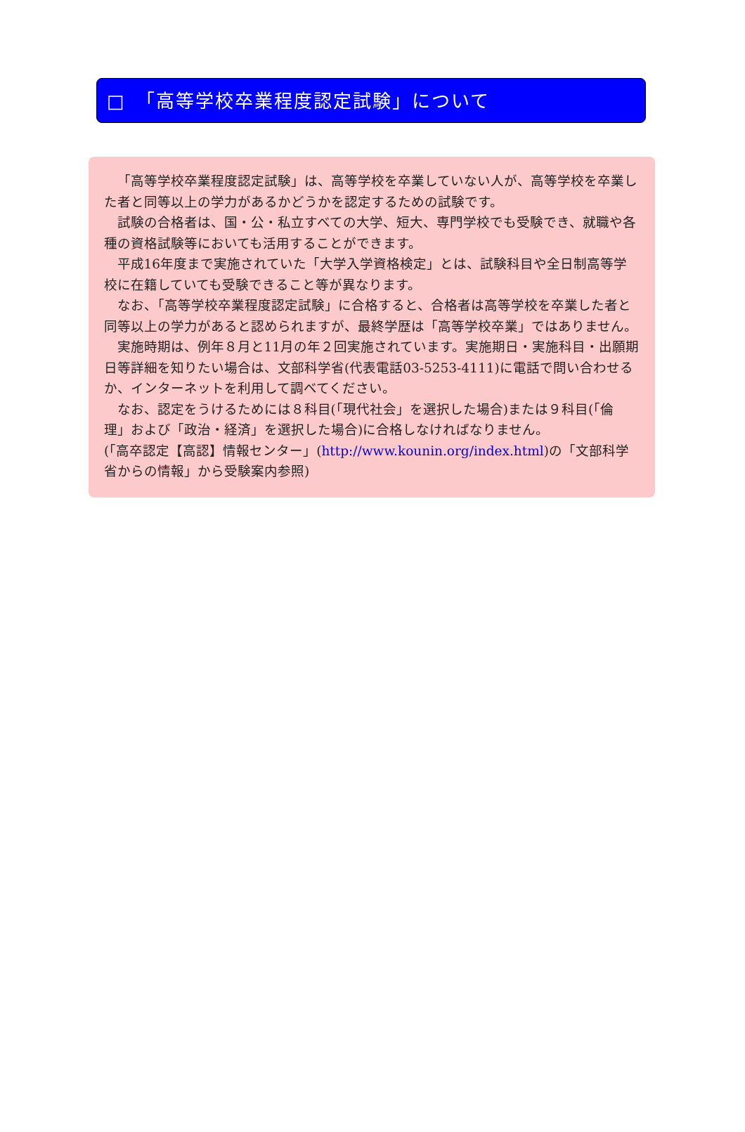□　「高等学校卒業程度認定試験」について
「高等学校卒業程度認定試験」は、高等学校を卒業していない人が、高等学校を卒業した者と同等以上の学力があるかどうかを認定するための試験です。
試験の合格者は、国・公・私立すべての大学、短大、専門学校でも受験でき、就職や各種の資格試験等においても活用することができます。
平成16年度まで実施されていた「大学入学資格検定」とは、試験科目や全日制高等学校に在籍していても受験できること等が異なります。
なお、「高等学校卒業程度認定試験」に合格すると、合格者は高等学校を卒業した者と同等以上の学力があると認められますが、最終学歴は「高等学校卒業」ではありません。
実施時期は、例年８月と11月の年２回実施されています。実施期日・実施科目・出願期日等詳細を知りたい場合は、文部科学省(代表電話03-5253-4111)に電話で問い合わせるか、インターネットを利用して調べてください。
なお、認定をうけるためには８科目(「現代社会」を選択した場合)または９科目(「倫理」および「政治・経済」を選択した場合)に合格しなければなりません。
(「高卒認定【高認】情報センター」(http://www.kounin.org/index.html)の「文部科学省からの情報」から受験案内参照)